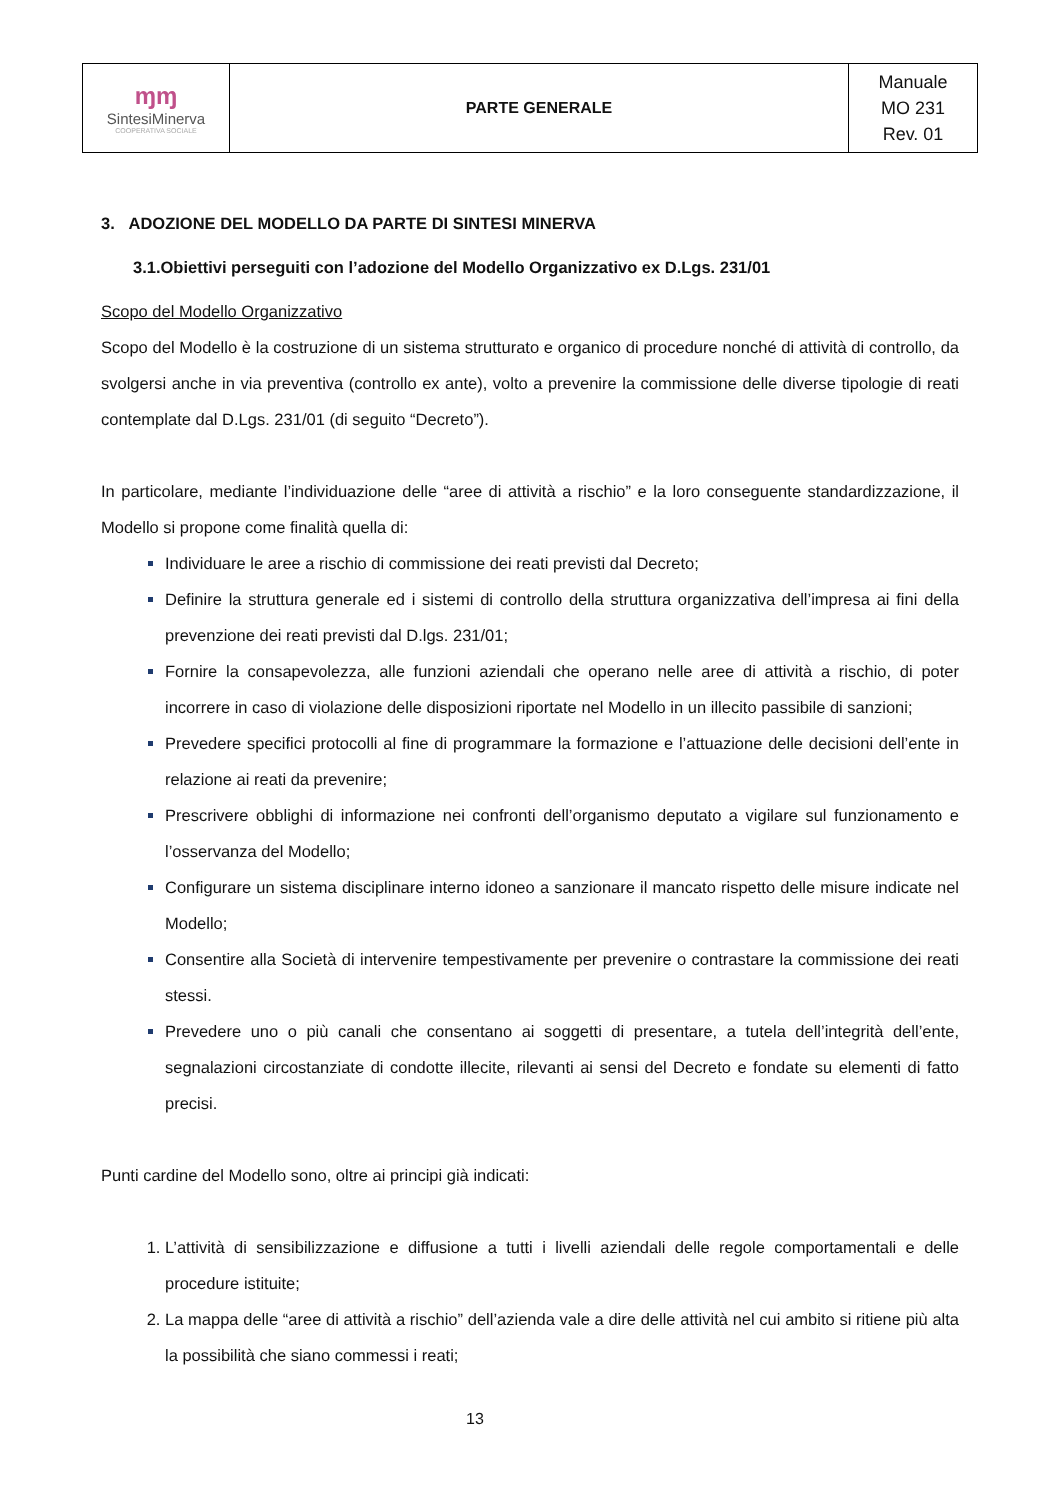| ɱɱ SintesiMinerva COOPERATIVA SOCIALE | PARTE GENERALE | Manuale MO 231 Rev. 01 |
3. ADOZIONE DEL MODELLO DA PARTE DI SINTESI MINERVA
3.1.Obiettivi perseguiti con l’adozione del Modello Organizzativo ex D.Lgs. 231/01
Scopo del Modello Organizzativo
Scopo del Modello è la costruzione di un sistema strutturato e organico di procedure nonché di attività di controllo, da svolgersi anche in via preventiva (controllo ex ante), volto a prevenire la commissione delle diverse tipologie di reati contemplate dal D.Lgs. 231/01 (di seguito “Decreto”).
In particolare, mediante l’individuazione delle “aree di attività a rischio” e la loro conseguente standardizzazione, il Modello si propone come finalità quella di:
Individuare le aree a rischio di commissione dei reati previsti dal Decreto;
Definire la struttura generale ed i sistemi di controllo della struttura organizzativa dell’impresa ai fini della prevenzione dei reati previsti dal D.lgs. 231/01;
Fornire la consapevolezza, alle funzioni aziendali che operano nelle aree di attività a rischio, di poter incorrere in caso di violazione delle disposizioni riportate nel Modello in un illecito passibile di sanzioni;
Prevedere specifici protocolli al fine di programmare la formazione e l’attuazione delle decisioni dell’ente in relazione ai reati da prevenire;
Prescrivere obblighi di informazione nei confronti dell’organismo deputato a vigilare sul funzionamento e l’osservanza del Modello;
Configurare un sistema disciplinare interno idoneo a sanzionare il mancato rispetto delle misure indicate nel Modello;
Consentire alla Società di intervenire tempestivamente per prevenire o contrastare la commissione dei reati stessi.
Prevedere uno o più canali che consentano ai soggetti di presentare, a tutela dell’integrità dell’ente, segnalazioni circostanziate di condotte illecite, rilevanti ai sensi del Decreto e fondate su elementi di fatto precisi.
Punti cardine del Modello sono, oltre ai principi già indicati:
L’attività di sensibilizzazione e diffusione a tutti i livelli aziendali delle regole comportamentali e delle procedure istituite;
La mappa delle “aree di attività a rischio” dell’azienda vale a dire delle attività nel cui ambito si ritiene più alta la possibilità che siano commessi i reati;
13